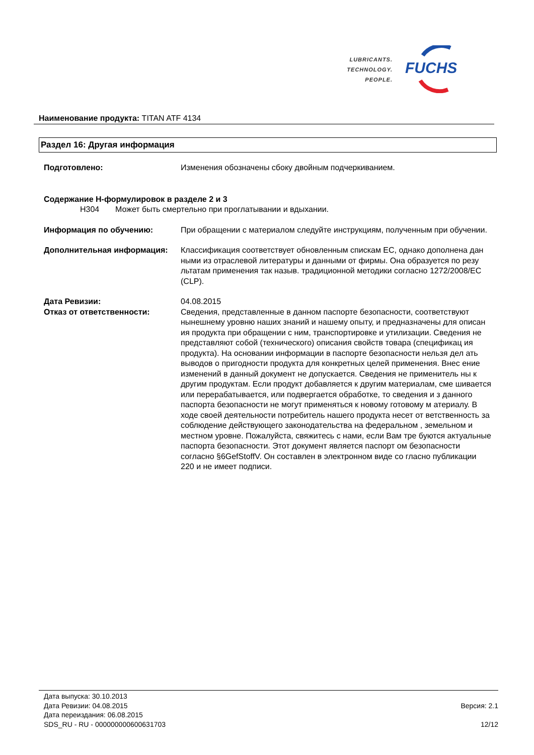LUBRICANTS.
TECHNOLOGY.
PEOPLE.
FUCHS
Наименование продукта: TITAN ATF 4134
Раздел 16: Другая информация
Подготовлено: Изменения обозначены сбоку двойным подчеркиванием.
Содержание H-формулировок в разделе 2 и 3
H304 Может быть смертельно при проглатывании и вдыхании.
Информация по обучению: При обращении с материалом следуйте инструкциям, полученным при обучении.
Дополнительная информация: Классификация соответствует обновленным спискам ЕС, однако дополнена дан ными из отраслевой литературы и данными от фирмы. Она образуется по резу льтатам применения так назыв. традиционной методики согласно 1272/2008/EC (CLP).
Дата Ревизии: 04.08.2015
Отказ от ответственности: Сведения, представленные в данном паспорте безопасности, соответствуют нынешнему уровню наших знаний и нашему опыту, и предназначены для описан ия продукта при обращении с ним, транспортировке и утилизации. Сведения не представляют собой (технического) описания свойств товара (спецификац ия продукта). На основании информации в паспорте безопасности нельзя дел ать выводов о пригодности продукта для конкретных целей применения. Внес ение изменений в данный документ не допускается. Сведения не применитель ны к другим продуктам. Если продукт добавляется к другим материалам, сме шивается или перерабатывается, или подвергается обработке, то сведения и з данного паспорта безопасности не могут применяться к новому готовому м атериалу. В ходе своей деятельности потребитель нашего продукта несет от ветственность за соблюдение действующего законодательства на федеральном , земельном и местном уровне. Пожалуйста, свяжитесь с нами, если Вам тре буются актуальные паспорта безопасности. Этот документ является паспорт ом безопасности согласно §6GefStoffV. Он составлен в электронном виде со гласно публикации 220 и не имеет подписи.
Дата выпуска: 30.10.2013
Дата Ревизии: 04.08.2015 Версия: 2.1
Дата переиздания: 06.08.2015
SDS_RU - RU - 000000000600631703 12/12